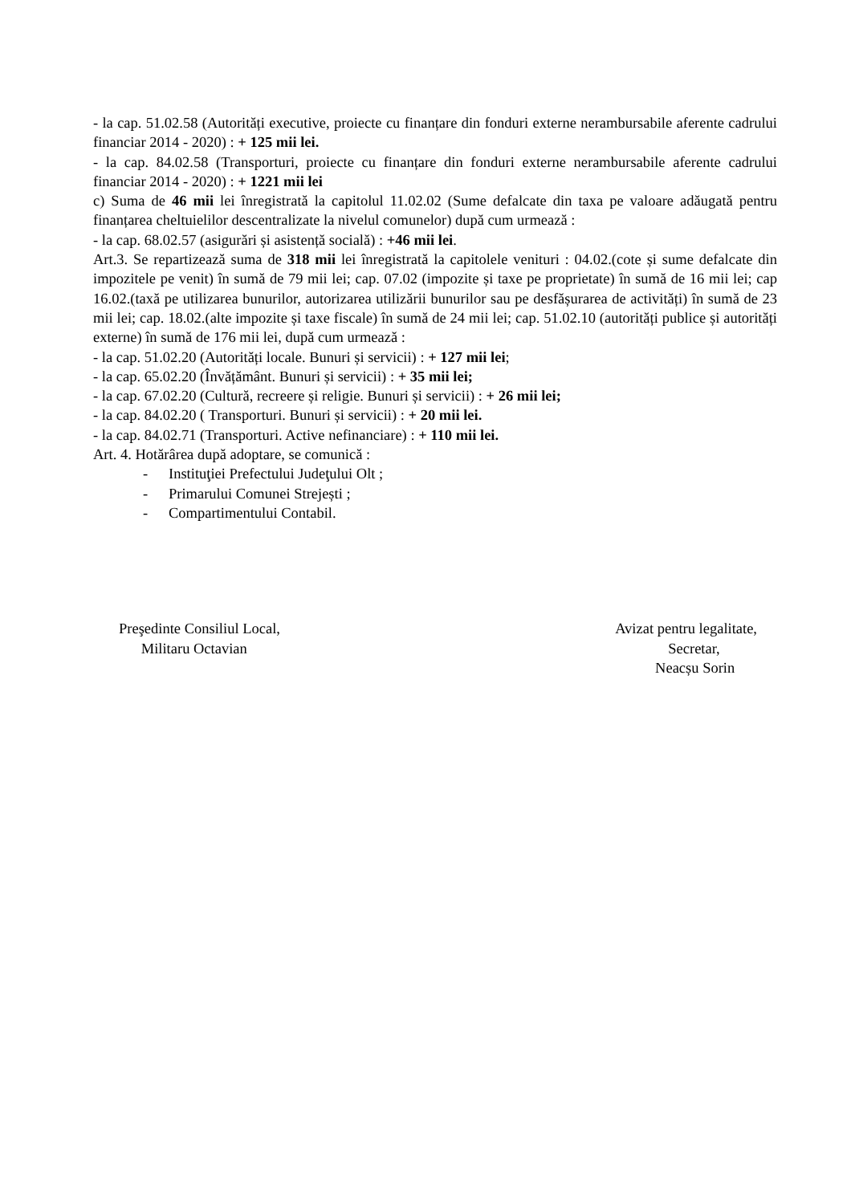- la cap. 51.02.58 (Autorități executive, proiecte cu finanțare din fonduri externe nerambursabile aferente cadrului financiar 2014 - 2020) : + 125 mii lei.
- la cap. 84.02.58 (Transporturi, proiecte cu finanțare din fonduri externe nerambursabile aferente cadrului financiar 2014 - 2020) : + 1221 mii lei
c) Suma de 46 mii lei înregistrată la capitolul 11.02.02 (Sume defalcate din taxa pe valoare adăugată pentru finanțarea cheltuielilor descentralizate la nivelul comunelor) după cum urmează :
- la cap. 68.02.57 (asigurări și asistență socială) : +46 mii lei.
Art.3. Se repartizează suma de 318 mii lei înregistrată la capitolele venituri : 04.02.(cote și sume defalcate din impozitele pe venit) în sumă de 79 mii lei; cap. 07.02 (impozite și taxe pe proprietate) în sumă de 16 mii lei; cap 16.02.(taxă pe utilizarea bunurilor, autorizarea utilizării bunurilor sau pe desfășurarea de activități) în sumă de 23 mii lei; cap. 18.02.(alte impozite și taxe fiscale) în sumă de 24 mii lei; cap. 51.02.10 (autorități publice și autorități externe) în sumă de 176 mii lei, după cum urmează :
- la cap. 51.02.20 (Autorități locale. Bunuri și servicii) : + 127 mii lei;
- la cap. 65.02.20 (Învățământ. Bunuri și servicii) : + 35 mii lei;
- la cap. 67.02.20 (Cultură, recreere și religie. Bunuri și servicii) : + 26 mii lei;
- la cap. 84.02.20 ( Transporturi. Bunuri și servicii) : + 20 mii lei.
- la cap. 84.02.71 (Transporturi. Active nefinanciare) : + 110 mii lei.
Art. 4. Hotărârea după adoptare, se comunică :
- Instituţiei Prefectului Judeţului Olt ;
- Primarului Comunei Strejești ;
- Compartimentului Contabil.
Preşedinte Consiliul Local,
Militaru Octavian
Avizat pentru legalitate,
Secretar,
Neacșu Sorin